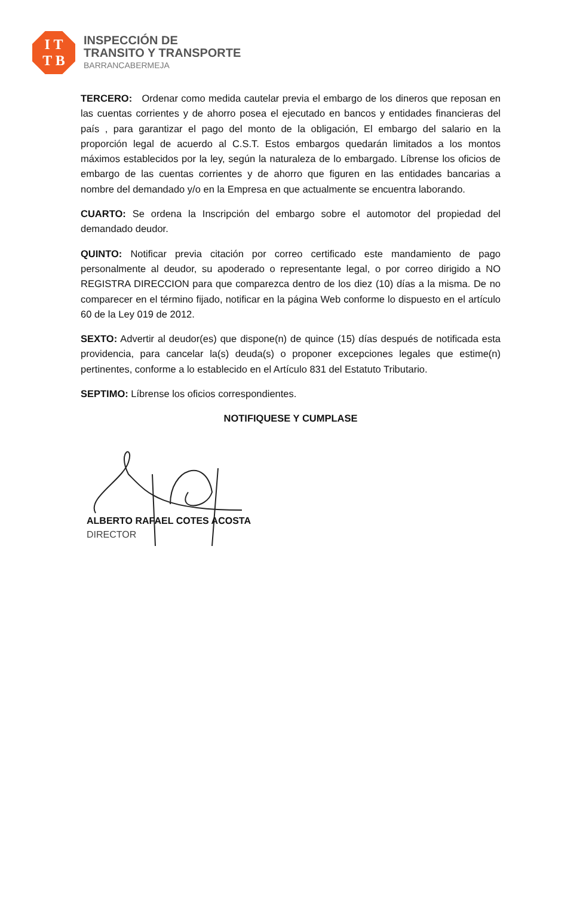I T
T B
INSPECCIÓN DE
TRANSITO Y TRANSPORTE
BARRANCABERMEJA
TERCERO: Ordenar como medida cautelar previa el embargo de los dineros que reposan en las cuentas corrientes y de ahorro posea el ejecutado en bancos y entidades financieras del país , para garantizar el pago del monto de la obligación, El embargo del salario en la proporción legal de acuerdo al C.S.T. Estos embargos quedarán limitados a los montos máximos establecidos por la ley, según la naturaleza de lo embargado. Líbrense los oficios de embargo de las cuentas corrientes y de ahorro que figuren en las entidades bancarias a nombre del demandado y/o en la Empresa en que actualmente se encuentra laborando.
CUARTO: Se ordena la Inscripción del embargo sobre el automotor del propiedad del demandado deudor.
QUINTO: Notificar previa citación por correo certificado este mandamiento de pago personalmente al deudor, su apoderado o representante legal, o por correo dirigido a NO REGISTRA DIRECCION para que comparezca dentro de los diez (10) días a la misma. De no comparecer en el término fijado, notificar en la página Web conforme lo dispuesto en el artículo 60 de la Ley 019 de 2012.
SEXTO: Advertir al deudor(es) que dispone(n) de quince (15) días después de notificada esta providencia, para cancelar la(s) deuda(s) o proponer excepciones legales que estime(n) pertinentes, conforme a lo establecido en el Artículo 831 del Estatuto Tributario.
SEPTIMO: Líbrense los oficios correspondientes.
NOTIFIQUESE Y CUMPLASE
ALBERTO RAFAEL COTES ACOSTA
DIRECTOR